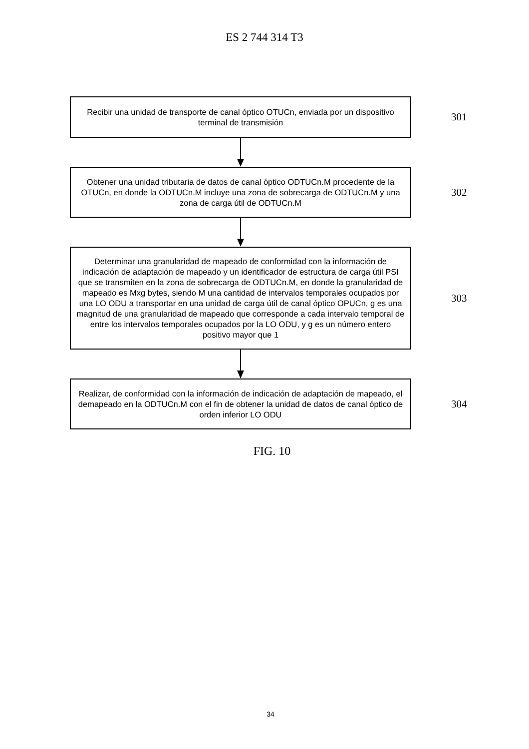ES 2 744 314 T3
Recibir una unidad de transporte de canal óptico OTUCn, enviada por un dispositivo terminal de transmisión
301
Obtener una unidad tributaria de datos de canal óptico ODTUCn.M procedente de la OTUCn, en donde la ODTUCn.M incluye una zona de sobrecarga de ODTUCn.M y una zona de carga útil de ODTUCn.M
302
Determinar una granularidad de mapeado de conformidad con la información de indicación de adaptación de mapeado y un identificador de estructura de carga útil PSI que se transmiten en la zona de sobrecarga de ODTUCn.M, en donde la granularidad de mapeado es Mxg bytes, siendo M una cantidad de intervalos temporales ocupados por una LO ODU a transportar en una unidad de carga útil de canal óptico OPUCn, g es una magnitud de una granularidad de mapeado que corresponde a cada intervalo temporal de entre los intervalos temporales ocupados por la LO ODU, y g es un número entero positivo mayor que 1
303
Realizar, de conformidad con la información de indicación de adaptación de mapeado, el demapeado en la ODTUCn.M con el fin de obtener la unidad de datos de canal óptico de orden inferior LO ODU
304
FIG. 10
34